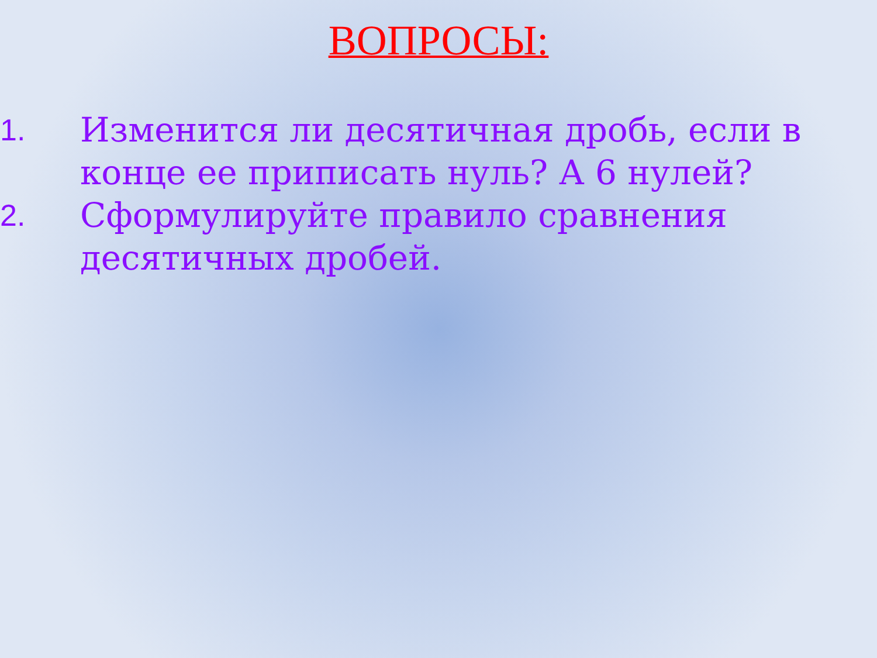ВОПРОСЫ:
1. Изменится ли десятичная дробь, если в конце ее приписать нуль? А 6 нулей?
2. Сформулируйте правило сравнения десятичных дробей.